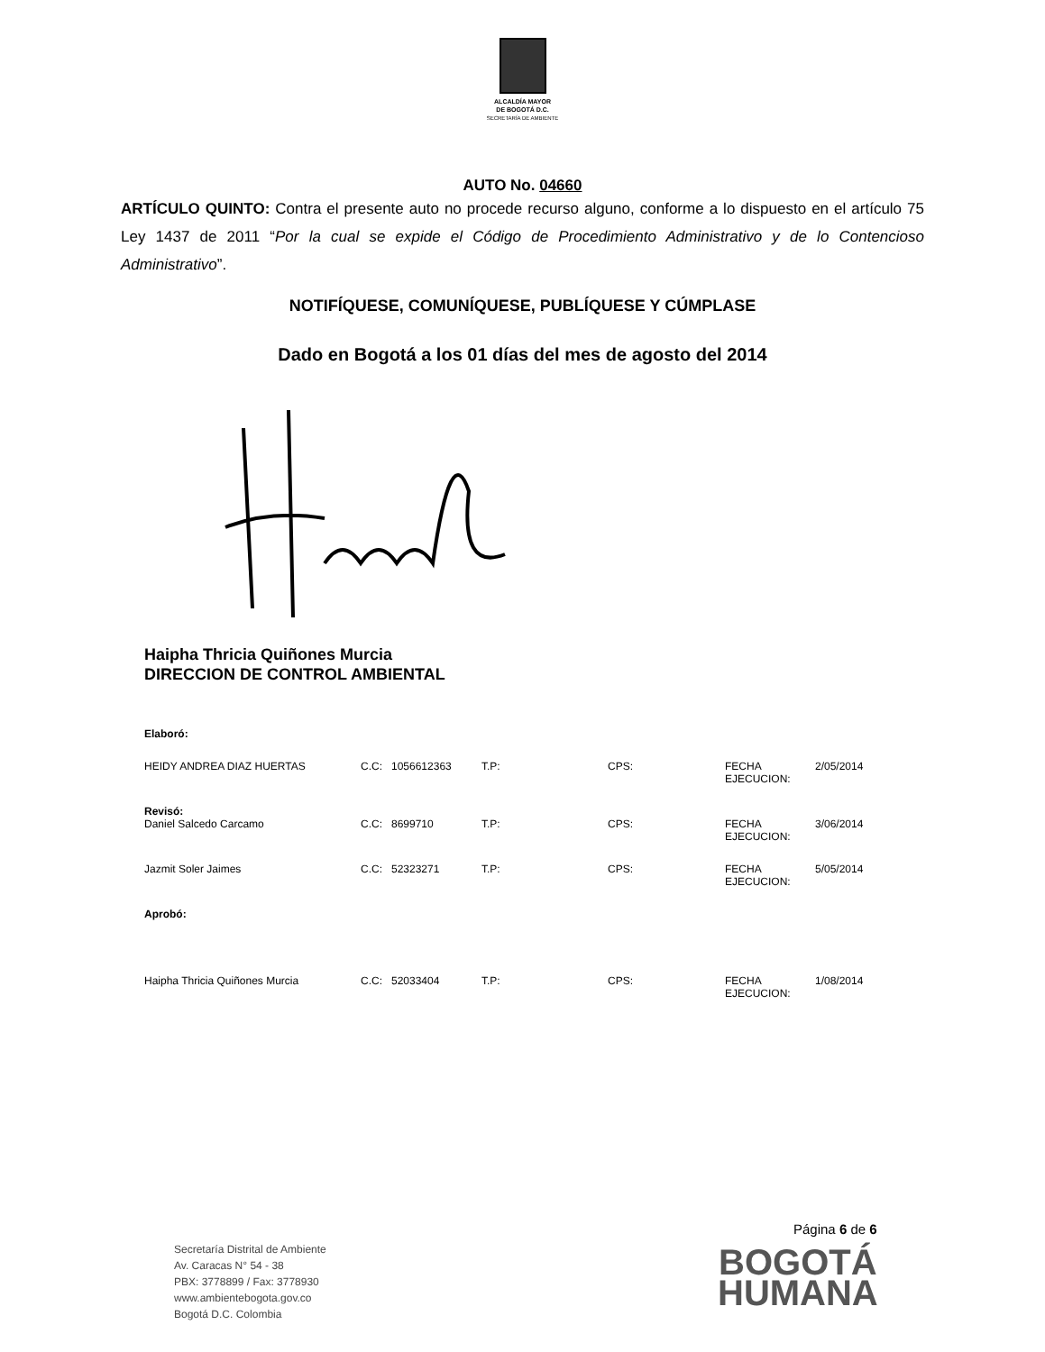ALCALDÍA MAYOR
DE BOGOTÁ D.C.
SECRETARÍA DE AMBIENTE
AUTO No. 04660
ARTÍCULO QUINTO: Contra el presente auto no procede recurso alguno, conforme a lo dispuesto en el artículo 75 Ley 1437 de 2011 “Por la cual se expide el Código de Procedimiento Administrativo y de lo Contencioso Administrativo”.
NOTIFÍQUESE, COMUNÍQUESE, PUBLÍQUESE Y CÚMPLASE
Dado en Bogotá a los 01 días del mes de agosto del 2014
Haipha Thricia Quiñones Murcia
DIRECCION DE CONTROL AMBIENTAL
| Elaboró: | | | | | | |
| HEIDY ANDREA DIAZ HUERTAS | C.C: | 1056612363 | T.P: | CPS: | FECHA EJECUCION: | 2/05/2014 |
| Revisó: | | | | | | |
| Daniel Salcedo Carcamo | C.C: | 8699710 | T.P: | CPS: | FECHA EJECUCION: | 3/06/2014 |
| Jazmit Soler Jaimes | C.C: | 52323271 | T.P: | CPS: | FECHA EJECUCION: | 5/05/2014 |
| Aprobó: | | | | | | |
| Haipha Thricia Quiñones Murcia | C.C: | 52033404 | T.P: | CPS: | FECHA EJECUCION: | 1/08/2014 |
Página 6 de 6
Secretaría Distrital de Ambiente
Av. Caracas N° 54 - 38
PBX: 3778899 / Fax: 3778930
www.ambientebogota.gov.co
Bogotá D.C. Colombia
BOGOTÁ
HUMANA